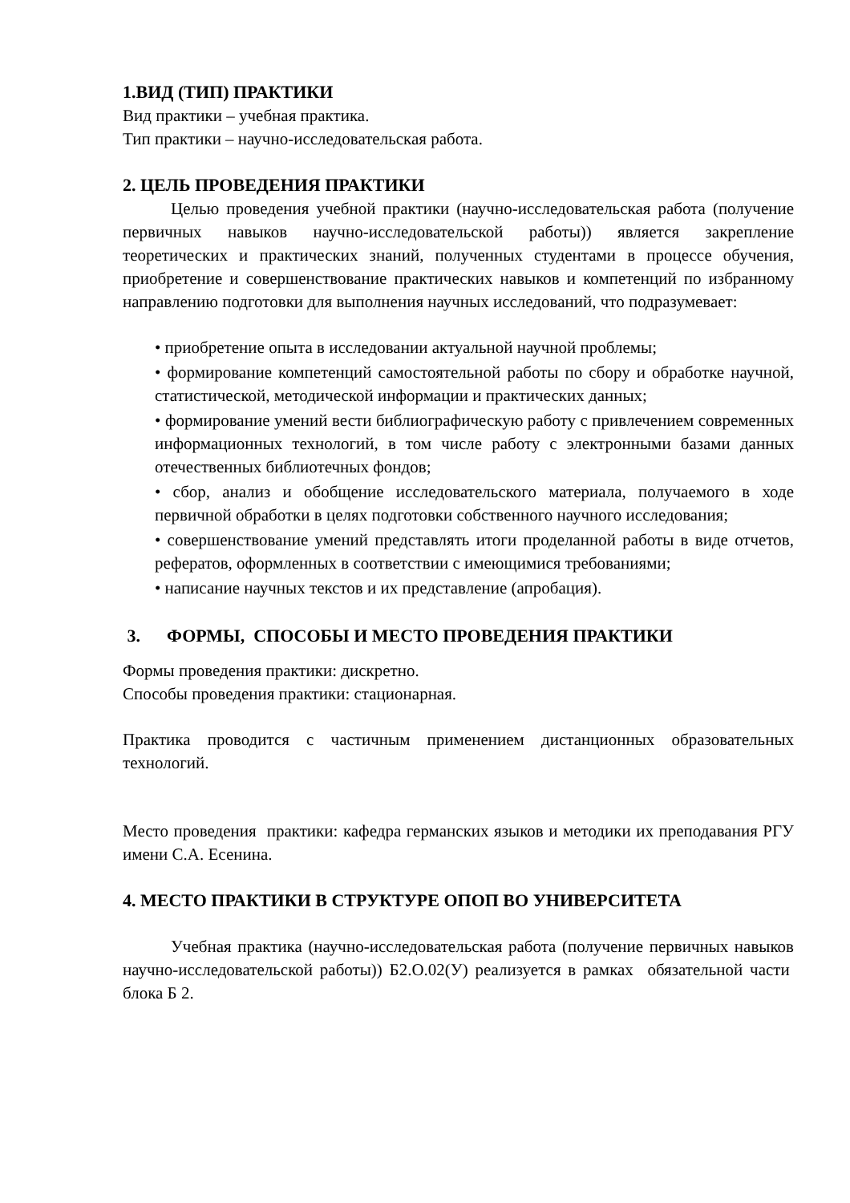1.ВИД (ТИП) ПРАКТИКИ
Вид практики – учебная практика.
Тип практики – научно-исследовательская работа.
2. ЦЕЛЬ ПРОВЕДЕНИЯ ПРАКТИКИ
Целью проведения учебной практики (научно-исследовательская работа (получение первичных навыков научно-исследовательской работы)) является закрепление теоретических и практических знаний, полученных студентами в процессе обучения, приобретение и совершенствование практических навыков и компетенций по избранному направлению подготовки для выполнения научных исследований, что подразумевает:
• приобретение опыта в исследовании актуальной научной проблемы;
• формирование компетенций самостоятельной работы по сбору и обработке научной, статистической, методической информации и практических данных;
• формирование умений вести библиографическую работу с привлечением современных информационных технологий, в том числе работу с электронными базами данных отечественных библиотечных фондов;
• сбор, анализ и обобщение исследовательского материала, получаемого в ходе первичной обработки в целях подготовки собственного научного исследования;
• совершенствование умений представлять итоги проделанной работы в виде отчетов, рефератов, оформленных в соответствии с имеющимися требованиями;
• написание научных текстов и их представление (апробация).
3. ФОРМЫ, СПОСОБЫ И МЕСТО ПРОВЕДЕНИЯ ПРАКТИКИ
Формы проведения практики: дискретно.
Способы проведения практики: стационарная.
Практика проводится с частичным применением дистанционных образовательных технологий.
Место проведения практики: кафедра германских языков и методики их преподавания РГУ имени С.А. Есенина.
4. МЕСТО ПРАКТИКИ В СТРУКТУРЕ ОПОП ВО УНИВЕРСИТЕТА
Учебная практика (научно-исследовательская работа (получение первичных навыков научно-исследовательской работы)) Б2.О.02(У) реализуется в рамках обязательной части блока Б 2.